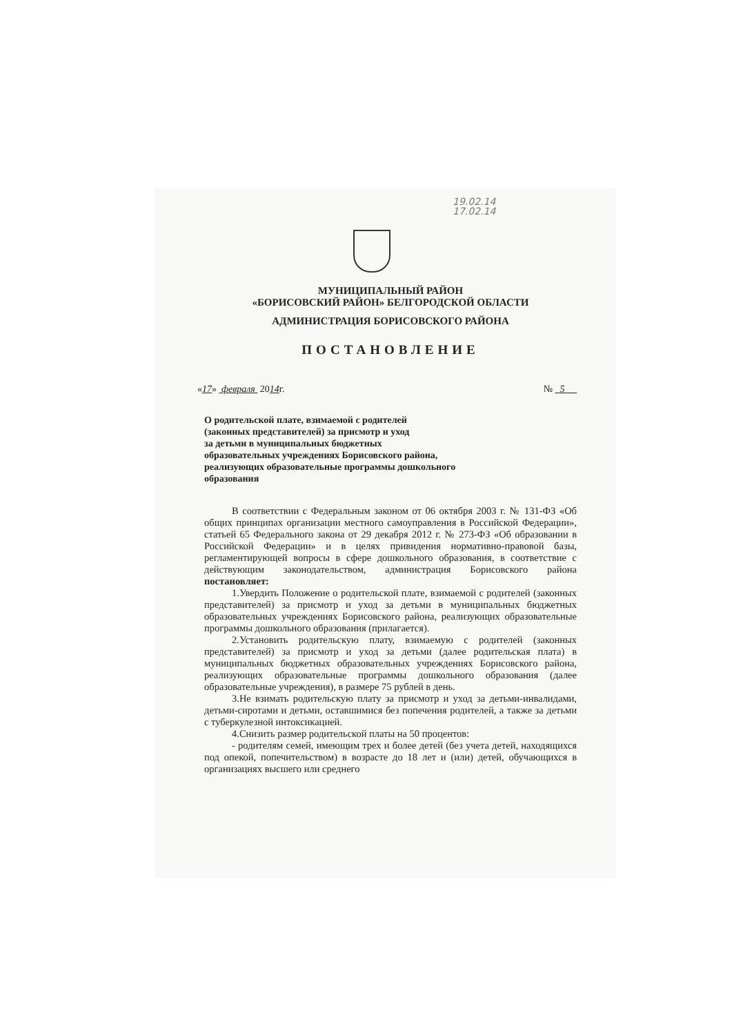19.02.14
17.02.14
МУНИЦИПАЛЬНЫЙ РАЙОН
«БОРИСОВСКИЙ РАЙОН» БЕЛГОРОДСКОЙ ОБЛАСТИ
АДМИНИСТРАЦИЯ БОРИСОВСКОГО РАЙОНА
ПОСТАНОВЛЕНИЕ
«17» февраля 2014г. № 5
О родительской плате, взимаемой с родителей
(законных представителей) за присмотр и уход
за детьми в муниципальных бюджетных
образовательных учреждениях Борисовского района,
реализующих образовательные программы дошкольного
образования
В соответствии с Федеральным законом от 06 октября 2003 г. № 131-ФЗ «Об общих принципах организации местного самоуправления в Российской Федерации», статьей 65 Федерального закона от 29 декабря 2012 г. № 273-ФЗ «Об образовании в Российской Федерации» и в целях привидения нормативно-правовой базы, регламентирующей вопросы в сфере дошкольного образования, в соответствие с действующим законодательством, администрация Борисовского района постановляет:
1.Увердить Положение о родительской плате, взимаемой с родителей (законных представителей) за присмотр и уход за детьми в муниципальных бюджетных образовательных учреждениях Борисовского района, реализующих образовательные программы дошкольного образования (прилагается).
2.Установить родительскую плату, взимаемую с родителей (законных представителей) за присмотр и уход за детьми (далее родительская плата) в муниципальных бюджетных образовательных учреждениях Борисовского района, реализующих образовательные программы дошкольного образования (далее образовательные учреждения), в размере 75 рублей в день.
3.Не взимать родительскую плату за присмотр и уход за детьми-инвалидами, детьми-сиротами и детьми, оставшимися без попечения родителей, а также за детьми с туберкулезной интоксикацией.
4.Снизить размер родительской платы на 50 процентов:
- родителям семей, имеющим трех и более детей (без учета детей, находящихся под опекой, попечительством) в возрасте до 18 лет и (или) детей, обучающихся в организациях высшего или среднего